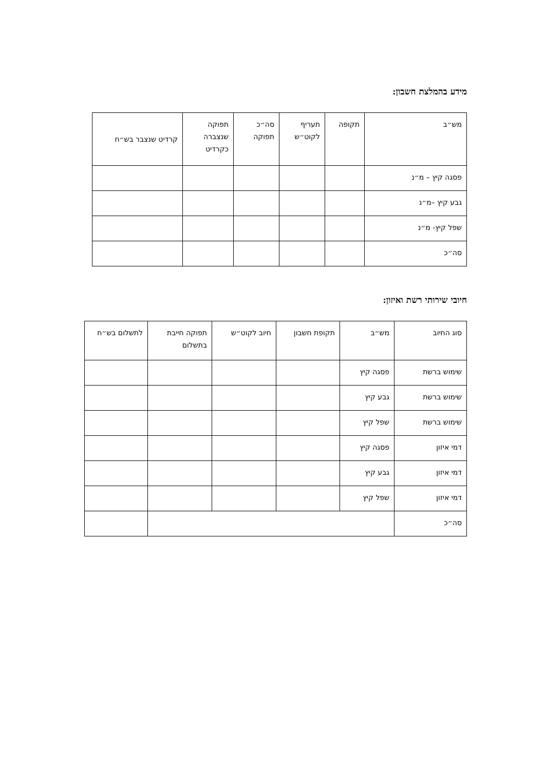מידע בהמלצת חשבון:
| מש״ב | תקופה | תעריף לקוט״ש | סה״כ תפוקה | תפוקה שנצברה כקרדיט | קרדיט שנצבר בש״ח |
| --- | --- | --- | --- | --- | --- |
| פסגה קיץ – מ״נ | | | | | |
| גבע קיץ –מ״נ | | | | | |
| שפל קיץ- מ״נ | | | | | |
| סה״כ | | | | | |
חיובי שירותי רשת ואיזון:
| סוג החיוב | מש״ב | תקופת חשבון | חיוב לקוט״ש | תפוקה חייבת בתשלום | לתשלום בש״ח |
| --- | --- | --- | --- | --- | --- |
| שימוש ברשת | פסגה קיץ | | | | |
| שימוש ברשת | גבע קיץ | | | | |
| שימוש ברשת | שפל קיץ | | | | |
| דמי איזון | פסגה קיץ | | | | |
| דמי איזון | גבע קיץ | | | | |
| דמי איזון | שפל קיץ | | | | |
| סה״כ | | | | | |